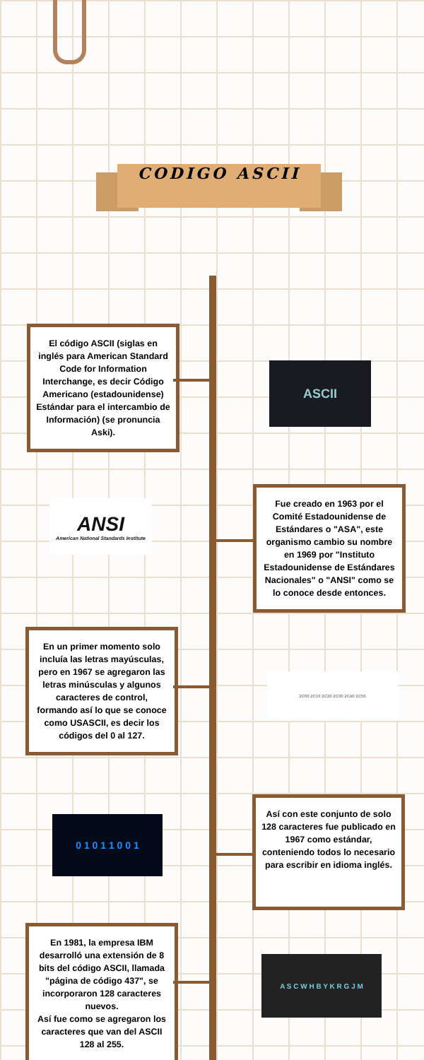CODIGO ASCII
El código ASCII (siglas en inglés para American Standard Code for Information Interchange, es decir Código Americano (estadounidense) Estándar para el intercambio de Información) (se pronuncia Aski).
ASCII
ANSI
American National Standards Institute
Fue creado en 1963 por el Comité Estadounidense de Estándares o "ASA", este organismo cambio su nombre en 1969 por "Instituto Estadounidense de Estándares Nacionales" o "ANSI" como se lo conoce desde entonces.
En un primer momento solo incluía las letras mayúsculas, pero en 1967 se agregaron las letras minúsculas y algunos caracteres de control, formando así lo que se conoce como USASCII, es decir los códigos del 0 al 127.
2C00 2C10 2C20 2C30 2C40 2C50
0 1 0 1 1 0 0 1
Así con este conjunto de solo 128 caracteres fue publicado en 1967 como estándar, conteniendo todos lo necesario para escribir en idioma inglés.
En 1981, la empresa IBM desarrolló una extensión de 8 bits del código ASCII, llamada "página de código 437", se incorporaron 128 caracteres nuevos.
Así fue como se agregaron los caracteres que van del ASCII 128 al 255.
A S C W H B Y K R G J M